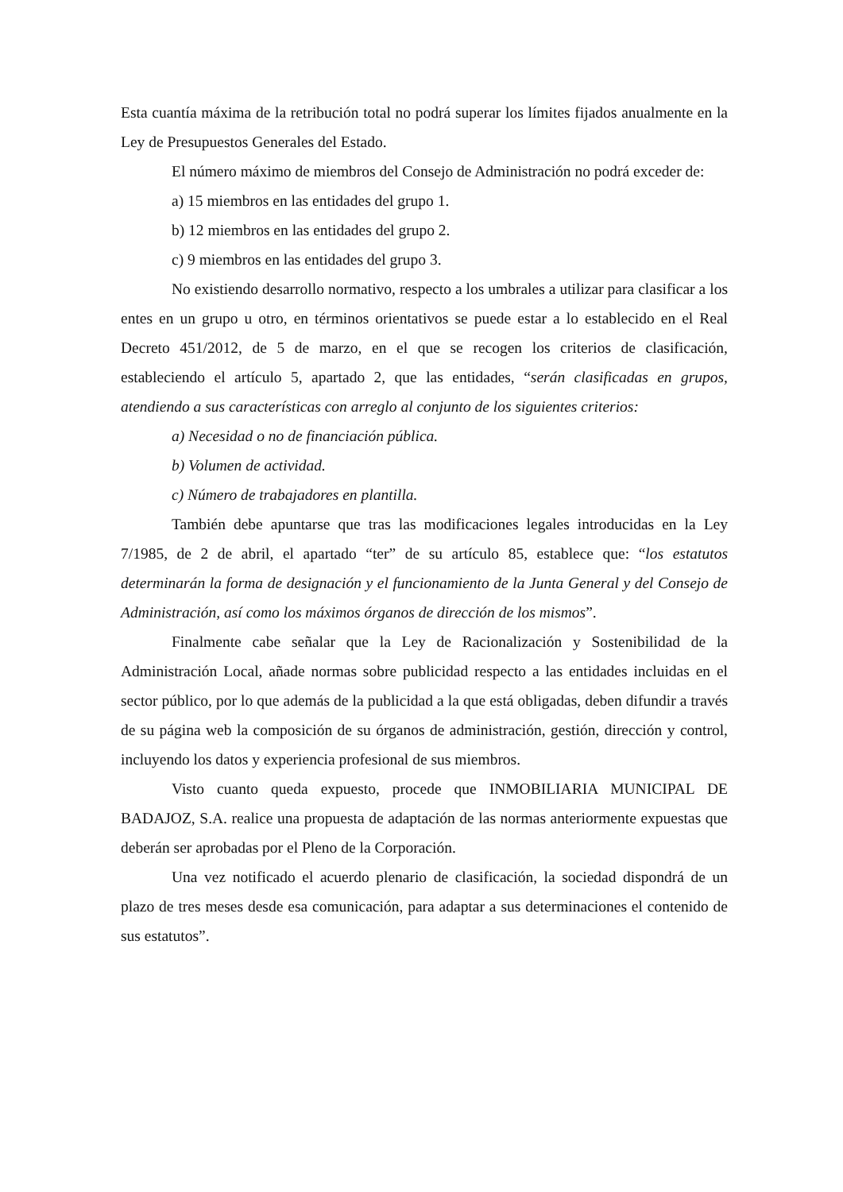Esta cuantía máxima de la retribución total no podrá superar los límites fijados anualmente en la Ley de Presupuestos Generales del Estado.
El número máximo de miembros del Consejo de Administración no podrá exceder de:
a) 15 miembros en las entidades del grupo 1.
b) 12 miembros en las entidades del grupo 2.
c) 9 miembros en las entidades del grupo 3.
No existiendo desarrollo normativo, respecto a los umbrales a utilizar para clasificar a los entes en un grupo u otro, en términos orientativos se puede estar a lo establecido en el Real Decreto 451/2012, de 5 de marzo, en el que se recogen los criterios de clasificación, estableciendo el artículo 5, apartado 2, que las entidades, “serán clasificadas en grupos, atendiendo a sus características con arreglo al conjunto de los siguientes criterios:
a) Necesidad o no de financiación pública.
b) Volumen de actividad.
c) Número de trabajadores en plantilla.
También debe apuntarse que tras las modificaciones legales introducidas en la Ley 7/1985, de 2 de abril, el apartado “ter” de su artículo 85, establece que: “los estatutos determinarán la forma de designación y el funcionamiento de la Junta General y del Consejo de Administración, así como los máximos órganos de dirección de los mismos”.
Finalmente cabe señalar que la Ley de Racionalización y Sostenibilidad de la Administración Local, añade normas sobre publicidad respecto a las entidades incluidas en el sector público, por lo que además de la publicidad a la que está obligadas, deben difundir a través de su página web la composición de su órganos de administración, gestión, dirección y control, incluyendo los datos y experiencia profesional de sus miembros.
Visto cuanto queda expuesto, procede que INMOBILIARIA MUNICIPAL DE BADAJOZ, S.A. realice una propuesta de adaptación de las normas anteriormente expuestas que deberán ser aprobadas por el Pleno de la Corporación.
Una vez notificado el acuerdo plenario de clasificación, la sociedad dispondrá de un plazo de tres meses desde esa comunicación, para adaptar a sus determinaciones el contenido de sus estatutos”.